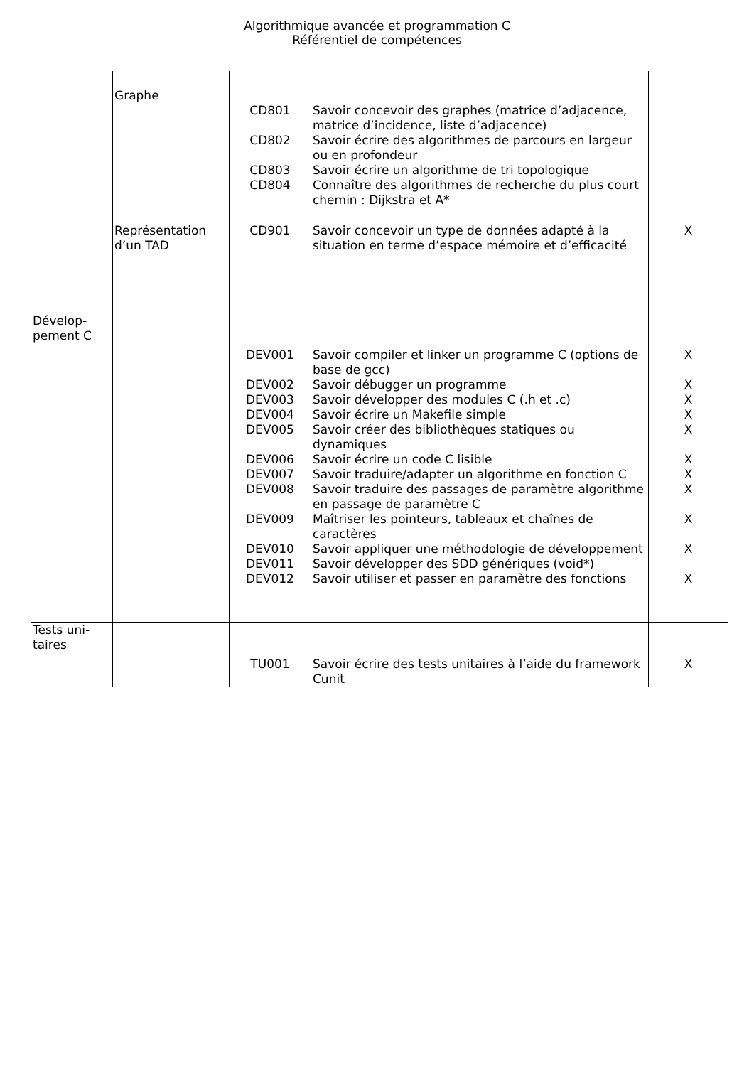Algorithmique avancée et programmation C
Référentiel de compétences
| | Graphe | | | |
| | | CD801 | Savoir concevoir des graphes (matrice d’adjacence, matrice d’incidence, liste d’adjacence) | |
| | | CD802 | Savoir écrire des algorithmes de parcours en largeur ou en profondeur | |
| | | CD803 | Savoir écrire un algorithme de tri topologique | |
| | | CD804 | Connaître des algorithmes de recherche du plus court chemin : Dijkstra et A* | |
| | Représentation d’un TAD | CD901 | Savoir concevoir un type de données adapté à la situation en terme d’espace mémoire et d’efficacité | X |
| Dévelop-pement C | | | | |
| | | DEV001 | Savoir compiler et linker un programme C (options de base de gcc) | X |
| | | DEV002 | Savoir débugger un programme | X |
| | | DEV003 | Savoir développer des modules C (.h et .c) | X |
| | | DEV004 | Savoir écrire un Makefile simple | X |
| | | DEV005 | Savoir créer des bibliothèques statiques ou dynamiques | X |
| | | DEV006 | Savoir écrire un code C lisible | X |
| | | DEV007 | Savoir traduire/adapter un algorithme en fonction C | X |
| | | DEV008 | Savoir traduire des passages de paramètre algorithme en passage de paramètre C | X |
| | | DEV009 | Maîtriser les pointeurs, tableaux et chaînes de caractères | X |
| | | DEV010 | Savoir appliquer une méthodologie de développement | X |
| | | DEV011 | Savoir développer des SDD génériques (void*) | |
| | | DEV012 | Savoir utiliser et passer en paramètre des fonctions | X |
| Tests uni-taires | | | | |
| | | TU001 | Savoir écrire des tests unitaires à l’aide du framework Cunit | X |